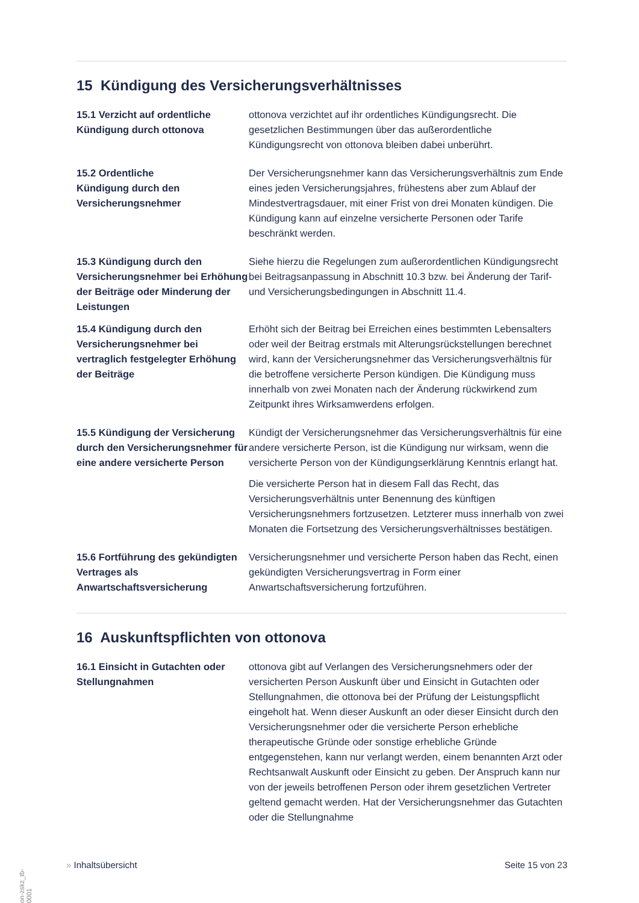15 Kündigung des Versicherungsverhältnisses
15.1 Verzicht auf ordentliche Kündigung durch ottonova
ottonova verzichtet auf ihr ordentliches Kündigungsrecht. Die gesetzlichen Bestimmungen über das außerordentliche Kündigungsrecht von ottonova bleiben dabei unberührt.
15.2 Ordentliche
Kündigung durch den Versicherungsnehmer
Der Versicherungsnehmer kann das Versicherungsverhältnis zum Ende eines jeden Versicherungsjahres, frühestens aber zum Ablauf der Mindestvertragsdauer, mit einer Frist von drei Monaten kündigen. Die Kündigung kann auf einzelne versicherte Personen oder Tarife beschränkt werden.
15.3 Kündigung durch den Versicherungsnehmer bei Erhöhung der Beiträge oder Minderung der Leistungen
Siehe hierzu die Regelungen zum außerordentlichen Kündigungsrecht bei Beitragsanpassung in Abschnitt 10.3 bzw. bei Änderung der Tarif- und Versicherungsbedingungen in Abschnitt 11.4.
15.4 Kündigung durch den Versicherungsnehmer bei vertraglich festgelegter Erhöhung der Beiträge
Erhöht sich der Beitrag bei Erreichen eines bestimmten Lebensalters oder weil der Beitrag erstmals mit Alterungsrückstellungen berechnet wird, kann der Versicherungsnehmer das Versicherungsverhältnis für die betroffene versicherte Person kündigen. Die Kündigung muss innerhalb von zwei Monaten nach der Änderung rückwirkend zum Zeitpunkt ihres Wirksamwerdens erfolgen.
15.5 Kündigung der Versicherung durch den Versicherungsnehmer für eine andere versicherte Person
Kündigt der Versicherungsnehmer das Versicherungsverhältnis für eine andere versicherte Person, ist die Kündigung nur wirksam, wenn die versicherte Person von der Kündigungserklärung Kenntnis erlangt hat.
Die versicherte Person hat in diesem Fall das Recht, das Versicherungsverhältnis unter Benennung des künftigen Versicherungsnehmers fortzusetzen. Letzterer muss innerhalb von zwei Monaten die Fortsetzung des Versicherungsverhältnisses bestätigen.
15.6 Fortführung des gekündigten Vertrages als Anwartschaftsversicherung
Versicherungsnehmer und versicherte Person haben das Recht, einen gekündigten Versicherungsvertrag in Form einer Anwartschaftsversicherung fortzuführen.
16 Auskunftspflichten von ottonova
16.1 Einsicht in Gutachten oder Stellungnahmen
ottonova gibt auf Verlangen des Versicherungsnehmers oder der versicherten Person Auskunft über und Einsicht in Gutachten oder Stellungnahmen, die ottonova bei der Prüfung der Leistungspflicht eingeholt hat. Wenn dieser Auskunft an oder dieser Einsicht durch den Versicherungsnehmer oder die versicherte Person erhebliche therapeutische Gründe oder sonstige erhebliche Gründe entgegenstehen, kann nur verlangt werden, einem benannten Arzt oder Rechtsanwalt Auskunft oder Einsicht zu geben. Der Anspruch kann nur von der jeweils betroffenen Person oder ihrem gesetzlichen Vertreter geltend gemacht werden. Hat der Versicherungsnehmer das Gutachten oder die Stellungnahme
» Inhaltsübersicht Seite 15 von 23
on-zskz_tb-0001